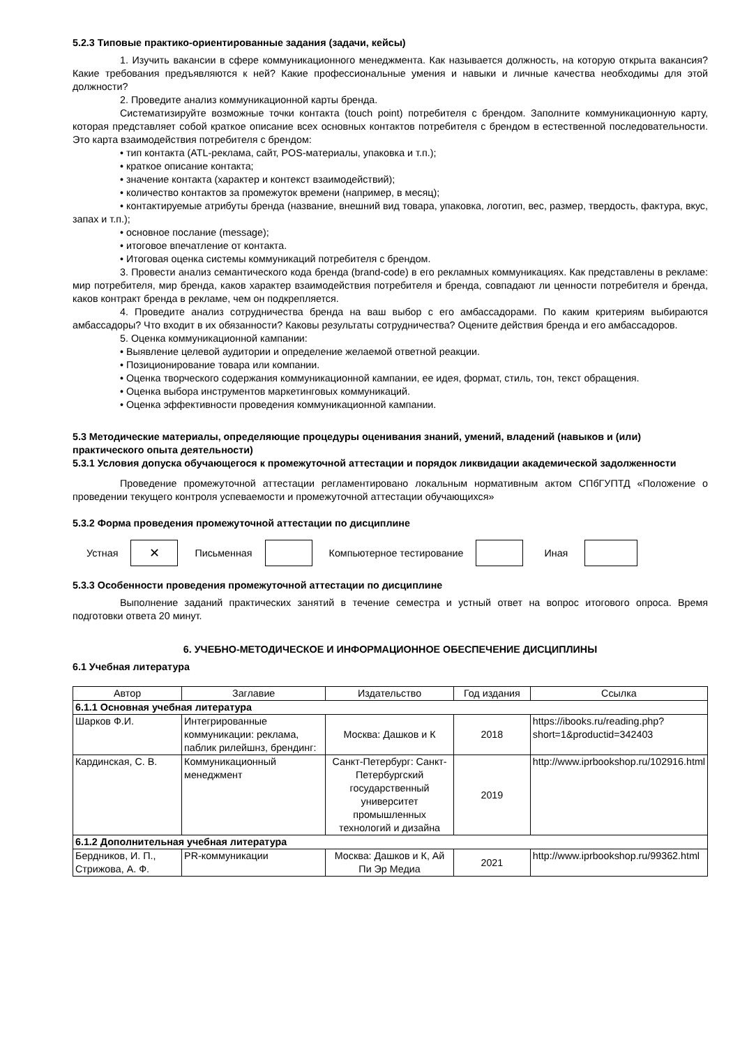5.2.3 Типовые практико-ориентированные задания (задачи, кейсы)
1. Изучить вакансии в сфере коммуникационного менеджмента. Как называется должность, на которую открыта вакансия? Какие требования предъявляются к ней? Какие профессиональные умения и навыки и личные качества необходимы для этой должности?
2. Проведите анализ коммуникационной карты бренда.
Систематизируйте возможные точки контакта (touch point) потребителя с брендом. Заполните коммуникационную карту, которая представляет собой краткое описание всех основных контактов потребителя с брендом в естественной последовательности. Это карта взаимодействия потребителя с брендом:
• тип контакта (ATL-реклама, сайт, POS-материалы, упаковка и т.п.);
• краткое описание контакта;
• значение контакта (характер и контекст взаимодействий);
• количество контактов за промежуток времени (например, в месяц);
• контактируемые атрибуты бренда (название, внешний вид товара, упаковка, логотип, вес, размер, твердость, фактура, вкус, запах и т.п.);
• основное послание (message);
• итоговое впечатление от контакта.
• Итоговая оценка системы коммуникаций потребителя с брендом.
3. Провести анализ семантического кода бренда (brand-code) в его рекламных коммуникациях. Как представлены в рекламе: мир потребителя, мир бренда, каков характер взаимодействия потребителя и бренда, совпадают ли ценности потребителя и бренда, каков контракт бренда в рекламе, чем он подкрепляется.
4. Проведите анализ сотрудничества бренда на ваш выбор с его амбассадорами. По каким критериям выбираются амбассадоры? Что входит в их обязанности? Каковы результаты сотрудничества? Оцените действия бренда и его амбассадоров.
5. Оценка коммуникационной кампании:
• Выявление целевой аудитории и определение желаемой ответной реакции.
• Позиционирование товара или компании.
• Оценка творческого содержания коммуникационной кампании, ее идея, формат, стиль, тон, текст обращения.
• Оценка выбора инструментов маркетинговых коммуникаций.
• Оценка эффективности проведения коммуникационной кампании.
5.3 Методические материалы, определяющие процедуры оценивания знаний, умений, владений (навыков и (или) практического опыта деятельности)
5.3.1 Условия допуска обучающегося к промежуточной аттестации и порядок ликвидации академической задолженности
Проведение промежуточной аттестации регламентировано локальным нормативным актом СПбГУПТД «Положение о проведении текущего контроля успеваемости и промежуточной аттестации обучающихся»
5.3.2 Форма проведения промежуточной аттестации по дисциплине
Устная
✕
Письменная Компьютерное тестирование Иная
5.3.3 Особенности проведения промежуточной аттестации по дисциплине
Выполнение заданий практических занятий в течение семестра и устный ответ на вопрос итогового опроса. Время подготовки ответа 20 минут.
6. УЧЕБНО-МЕТОДИЧЕСКОЕ И ИНФОРМАЦИОННОЕ ОБЕСПЕЧЕНИЕ ДИСЦИПЛИНЫ
6.1 Учебная литература
| Автор | Заглавие | Издательство | Год издания | Ссылка |
| --- | --- | --- | --- | --- |
| 6.1.1 Основная учебная литература | | | | |
| Шарков Ф.И. | Интегрированные коммуникации: реклама, паблик рилейшнз, брендинг: | Москва: Дашков и К | 2018 | https://ibooks.ru/reading.php?short=1&productid=342403 |
| Кардинская, С. В. | Коммуникационный менеджмент | Санкт-Петербург: Санкт-Петербургский государственный университет промышленных технологий и дизайна | 2019 | http://www.iprbookshop.ru/102916.html |
| 6.1.2 Дополнительная учебная литература | | | | |
| Бердников, И. П., Стрижова, А. Ф. | PR-коммуникации | Москва: Дашков и К, Ай Пи Эр Медиа | 2021 | http://www.iprbookshop.ru/99362.html |